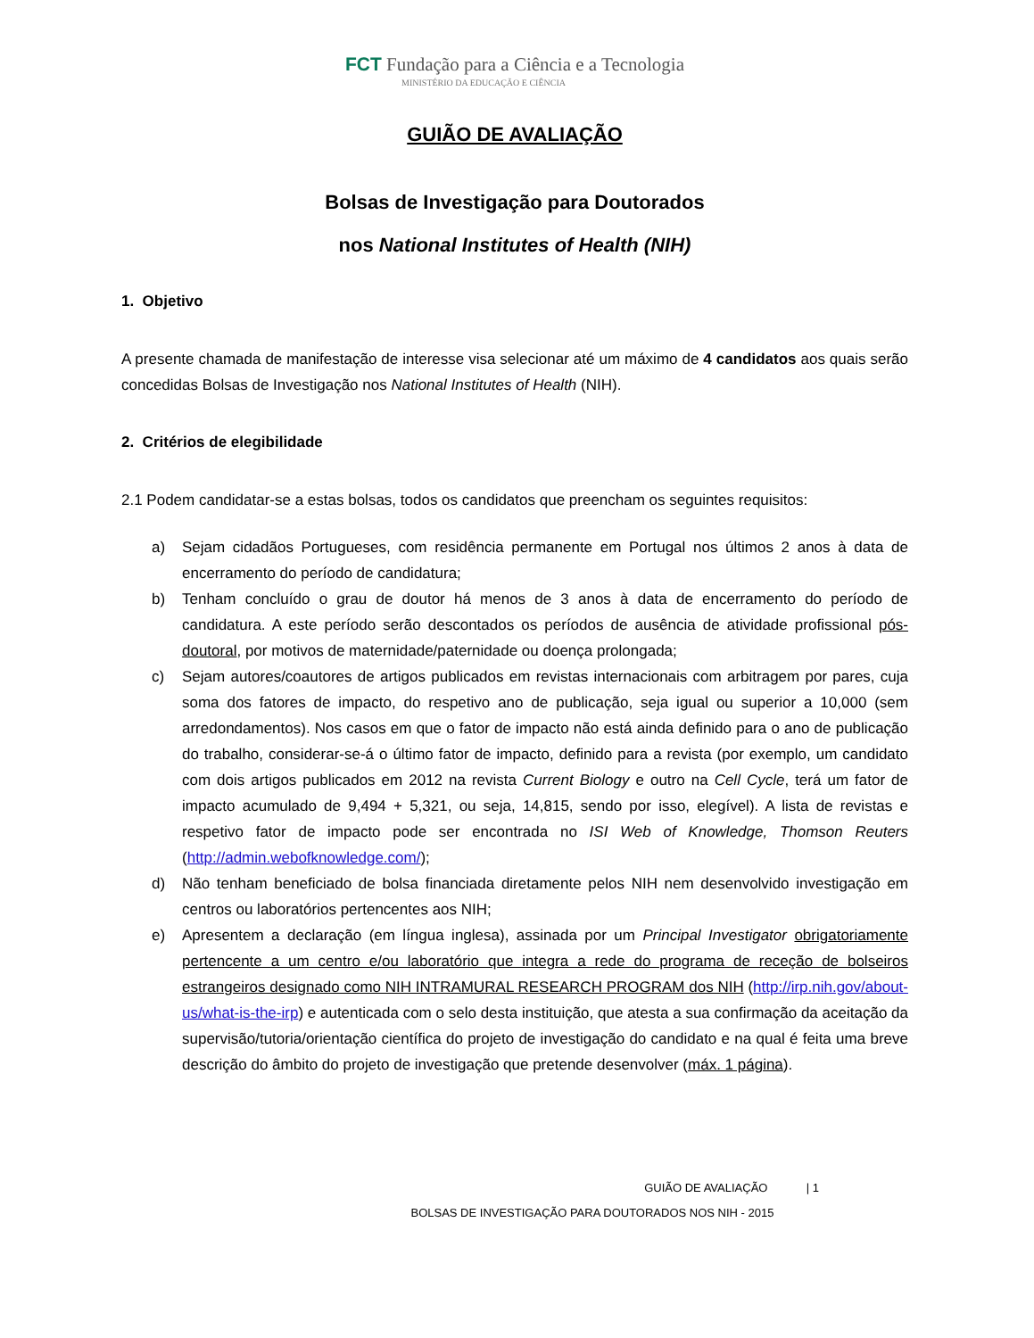FCT Fundação para a Ciência e a Tecnologia
MINISTÉRIO DA EDUCAÇÃO E CIÊNCIA
GUIÃO DE AVALIAÇÃO
Bolsas de Investigação para Doutorados
nos National Institutes of Health (NIH)
1. Objetivo
A presente chamada de manifestação de interesse visa selecionar até um máximo de 4 candidatos aos quais serão concedidas Bolsas de Investigação nos National Institutes of Health (NIH).
2. Critérios de elegibilidade
2.1 Podem candidatar-se a estas bolsas, todos os candidatos que preencham os seguintes requisitos:
a) Sejam cidadãos Portugueses, com residência permanente em Portugal nos últimos 2 anos à data de encerramento do período de candidatura;
b) Tenham concluído o grau de doutor há menos de 3 anos à data de encerramento do período de candidatura. A este período serão descontados os períodos de ausência de atividade profissional pós-doutoral, por motivos de maternidade/paternidade ou doença prolongada;
c) Sejam autores/coautores de artigos publicados em revistas internacionais com arbitragem por pares, cuja soma dos fatores de impacto, do respetivo ano de publicação, seja igual ou superior a 10,000 (sem arredondamentos). Nos casos em que o fator de impacto não está ainda definido para o ano de publicação do trabalho, considerar-se-á o último fator de impacto, definido para a revista (por exemplo, um candidato com dois artigos publicados em 2012 na revista Current Biology e outro na Cell Cycle, terá um fator de impacto acumulado de 9,494 + 5,321, ou seja, 14,815, sendo por isso, elegível). A lista de revistas e respetivo fator de impacto pode ser encontrada no ISI Web of Knowledge, Thomson Reuters (http://admin.webofknowledge.com/);
d) Não tenham beneficiado de bolsa financiada diretamente pelos NIH nem desenvolvido investigação em centros ou laboratórios pertencentes aos NIH;
e) Apresentem a declaração (em língua inglesa), assinada por um Principal Investigator obrigatoriamente pertencente a um centro e/ou laboratório que integra a rede do programa de receção de bolseiros estrangeiros designado como NIH INTRAMURAL RESEARCH PROGRAM dos NIH (http://irp.nih.gov/about-us/what-is-the-irp) e autenticada com o selo desta instituição, que atesta a sua confirmação da aceitação da supervisão/tutoria/orientação científica do projeto de investigação do candidato e na qual é feita uma breve descrição do âmbito do projeto de investigação que pretende desenvolver (máx. 1 página).
GUIÃO DE AVALIAÇÃO | 1
BOLSAS DE INVESTIGAÇÃO PARA DOUTORADOS NOS NIH - 2015